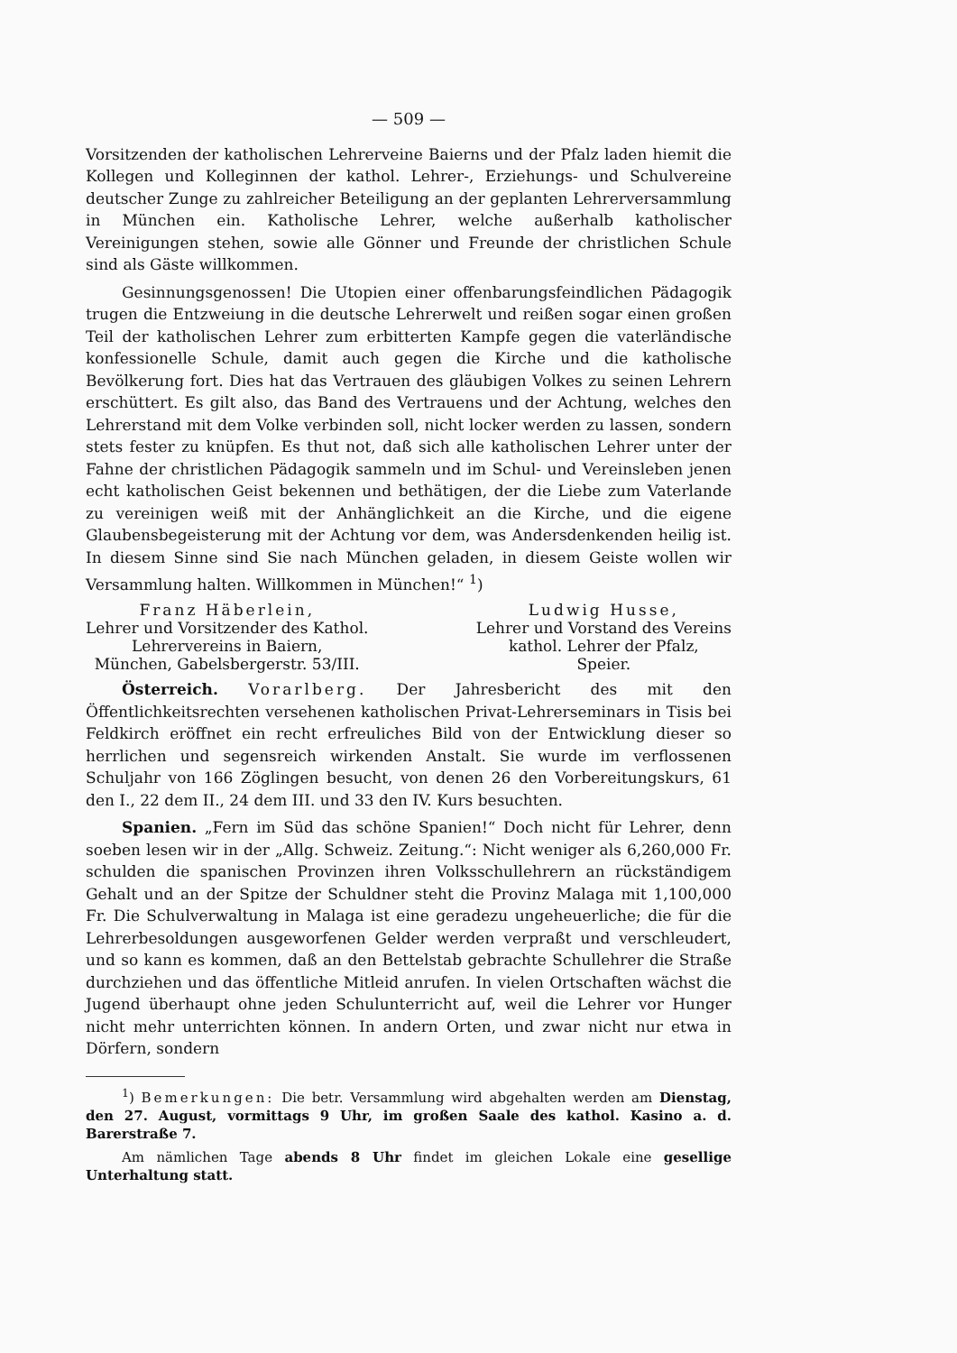— 509 —
Vorsitzenden der katholischen Lehrerveine Baierns und der Pfalz laden hiemit die Kollegen und Kolleginnen der kathol. Lehrer-, Erziehungs- und Schulvereine deutscher Zunge zu zahlreicher Beteiligung an der geplanten Lehrerversammlung in München ein. Katholische Lehrer, welche außerhalb katholischer Vereinigungen stehen, sowie alle Gönner und Freunde der christlichen Schule sind als Gäste willkommen.
Gesinnungsgenossen! Die Utopien einer offenbarungsfeindlichen Pädagogik trugen die Entzweiung in die deutsche Lehrerwelt und reißen sogar einen großen Teil der katholischen Lehrer zum erbitterten Kampfe gegen die vaterländische konfessionelle Schule, damit auch gegen die Kirche und die katholische Bevölkerung fort. Dies hat das Vertrauen des gläubigen Volkes zu seinen Lehrern erschüttert. Es gilt also, das Band des Vertrauens und der Achtung, welches den Lehrerstand mit dem Volke verbinden soll, nicht locker werden zu lassen, sondern stets fester zu knüpfen. Es thut not, daß sich alle katholischen Lehrer unter der Fahne der christlichen Pädagogik sammeln und im Schul- und Vereinsleben jenen echt katholischen Geist bekennen und bethätigen, der die Liebe zum Vaterlande zu vereinigen weiß mit der Anhänglichkeit an die Kirche, und die eigene Glaubensbegeisterung mit der Achtung vor dem, was Andersdenkenden heilig ist. In diesem Sinne sind Sie nach München geladen, in diesem Geiste wollen wir Versammlung halten. Willkommen in München!“ <sup>1</sup>)
Franz Häberlein,
Lehrer und Vorsitzender des Kathol.
Lehrervereins in Baiern,
München, Gabelsbergerstr. 53/III.
Ludwig Husse,
Lehrer und Vorstand des Vereins
kathol. Lehrer der Pfalz,
Speier.
Österreich. Vorarlberg. Der Jahresbericht des mit den Öffentlichkeitsrechten versehenen katholischen Privat-Lehrerseminars in Tisis bei Feldkirch eröffnet ein recht erfreuliches Bild von der Entwicklung dieser so herrlichen und segensreich wirkenden Anstalt. Sie wurde im verflossenen Schuljahr von 166 Zöglingen besucht, von denen 26 den Vorbereitungskurs, 61 den I., 22 dem II., 24 dem III. und 33 den IV. Kurs besuchten.
Spanien. „Fern im Süd das schöne Spanien!“ Doch nicht für Lehrer, denn soeben lesen wir in der „Allg. Schweiz. Zeitung.“: Nicht weniger als 6,260,000 Fr. schulden die spanischen Provinzen ihren Volksschullehrern an rückständigem Gehalt und an der Spitze der Schuldner steht die Provinz Malaga mit 1,100,000 Fr. Die Schulverwaltung in Malaga ist eine geradezu ungeheuerliche; die für die Lehrerbesoldungen ausgeworfenen Gelder werden verpraßt und verschleudert, und so kann es kommen, daß an den Bettelstab gebrachte Schullehrer die Straße durchziehen und das öffentliche Mitleid anrufen. In vielen Ortschaften wächst die Jugend überhaupt ohne jeden Schulunterricht auf, weil die Lehrer vor Hunger nicht mehr unterrichten können. In andern Orten, und zwar nicht nur etwa in Dörfern, sondern
<sup>1</sup>) Bemerkungen: Die betr. Versammlung wird abgehalten werden am Dienstag, den 27. August, vormittags 9 Uhr, im großen Saale des kathol. Kasino a. d. Barerstraße 7.
Am nämlichen Tage abends 8 Uhr findet im gleichen Lokale eine gesellige Unterhaltung statt.